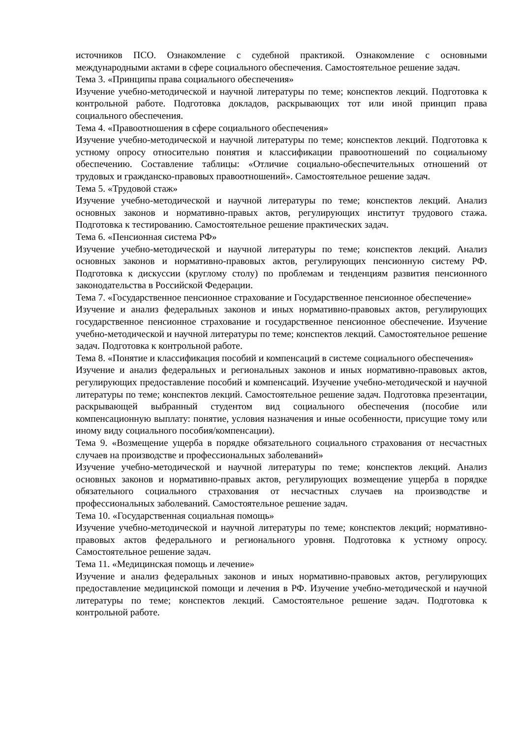источников ПСО. Ознакомление с судебной практикой. Ознакомление с основными международными актами в сфере социального обеспечения. Самостоятельное решение задач.
Тема 3. «Принципы права социального обеспечения»
Изучение учебно-методической и научной литературы по теме; конспектов лекций. Подготовка к контрольной работе. Подготовка докладов, раскрывающих тот или иной принцип права социального обеспечения.
Тема 4. «Правоотношения в сфере социального обеспечения»
Изучение учебно-методической и научной литературы по теме; конспектов лекций. Подготовка к устному опросу относительно понятия и классификации правоотношений по социальному обеспечению. Составление таблицы: «Отличие социально-обеспечительных отношений от трудовых и гражданско-правовых правоотношений». Самостоятельное решение задач.
Тема 5. «Трудовой стаж»
Изучение учебно-методической и научной литературы по теме; конспектов лекций. Анализ основных законов и нормативно-правых актов, регулирующих институт трудового стажа. Подготовка к тестированию. Самостоятельное решение практических задач.
Тема 6. «Пенсионная система РФ»
Изучение учебно-методической и научной литературы по теме; конспектов лекций. Анализ основных законов и нормативно-правовых актов, регулирующих пенсионную систему РФ. Подготовка к дискуссии (круглому столу) по проблемам и тенденциям развития пенсионного законодательства в Российской Федерации.
Тема 7. «Государственное пенсионное страхование и Государственное пенсионное обеспечение»
Изучение и анализ федеральных законов и иных нормативно-правовых актов, регулирующих государственное пенсионное страхование и государственное пенсионное обеспечение. Изучение учебно-методической и научной литературы по теме; конспектов лекций. Самостоятельное решение задач. Подготовка к контрольной работе.
Тема 8. «Понятие и классификация пособий и компенсаций в системе социального обеспечения»
Изучение и анализ федеральных и региональных законов и иных нормативно-правовых актов, регулирующих предоставление пособий и компенсаций. Изучение учебно-методической и научной литературы по теме; конспектов лекций. Самостоятельное решение задач. Подготовка презентации, раскрывающей выбранный студентом вид социального обеспечения (пособие или компенсационную выплату: понятие, условия назначения и иные особенности, присущие тому или иному виду социального пособия/компенсации).
Тема 9. «Возмещение ущерба в порядке обязательного социального страхования от несчастных случаев на производстве и профессиональных заболеваний»
Изучение учебно-методической и научной литературы по теме; конспектов лекций. Анализ основных законов и нормативно-правых актов, регулирующих возмещение ущерба в порядке обязательного социального страхования от несчастных случаев на производстве и профессиональных заболеваний. Самостоятельное решение задач.
Тема 10. «Государственная социальная помощь»
Изучение учебно-методической и научной литературы по теме; конспектов лекций; нормативно-правовых актов федерального и регионального уровня. Подготовка к устному опросу. Самостоятельное решение задач.
Тема 11. «Медицинская помощь и лечение»
Изучение и анализ федеральных законов и иных нормативно-правовых актов, регулирующих предоставление медицинской помощи и лечения в РФ. Изучение учебно-методической и научной литературы по теме; конспектов лекций. Самостоятельное решение задач. Подготовка к контрольной работе.